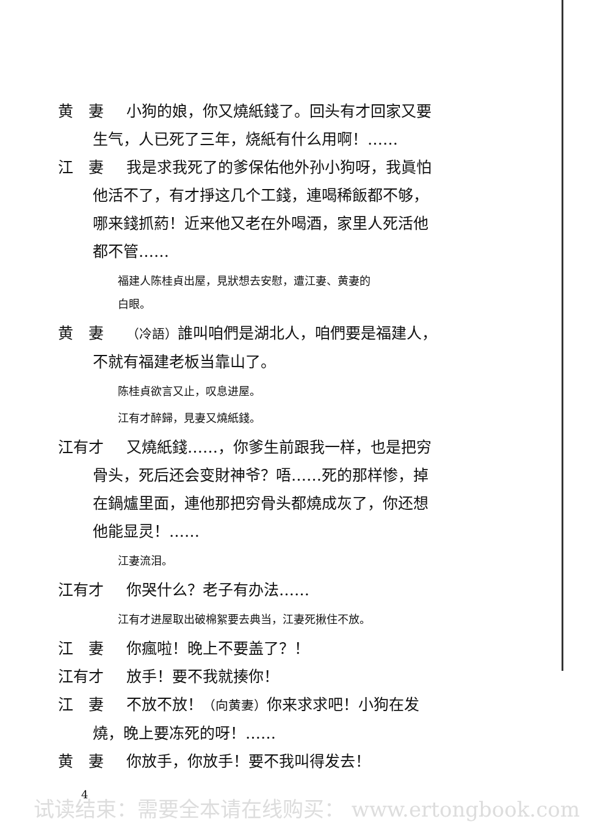黄　妻 小狗的娘，你又燒紙錢了。回头有才回家又要
生气，人已死了三年，烧紙有什么用啊！……
江　妻 我是求我死了的爹保佑他外孙小狗呀，我眞怕
他活不了，有才掙这几个工錢，連喝稀飯都不够，
哪来錢抓葯！近来他又老在外喝酒，家里人死活他
都不管……
福建人陈桂貞出屋，見狀想去安慰，遭江妻、黄妻的
白眼。
黄　妻 （冷語）誰叫咱們是湖北人，咱們要是福建人，
不就有福建老板当靠山了。
陈桂貞欲言又止，叹息进屋。
江有才醉歸，見妻又燒紙錢。
江有才 又燒紙錢……，你爹生前跟我一样，也是把穷
骨头，死后还会变財神爷？唔……死的那样惨，掉
在鍋爐里面，連他那把穷骨头都燒成灰了，你还想
他能显灵！……
江妻流泪。
江有才 你哭什么？老子有办法……
江有才进屋取出破棉絮要去典当，江妻死揪住不放。
江　妻 你瘋啦！晚上不要盖了？！
江有才 放手！要不我就揍你！
江　妻 不放不放！（向黄妻）你来求求吧！小狗在发
燒，晚上要冻死的呀！……
黄　妻 你放手，你放手！要不我叫得发去！
4
试读结束：需要全本请在线购买： www.ertongbook.com